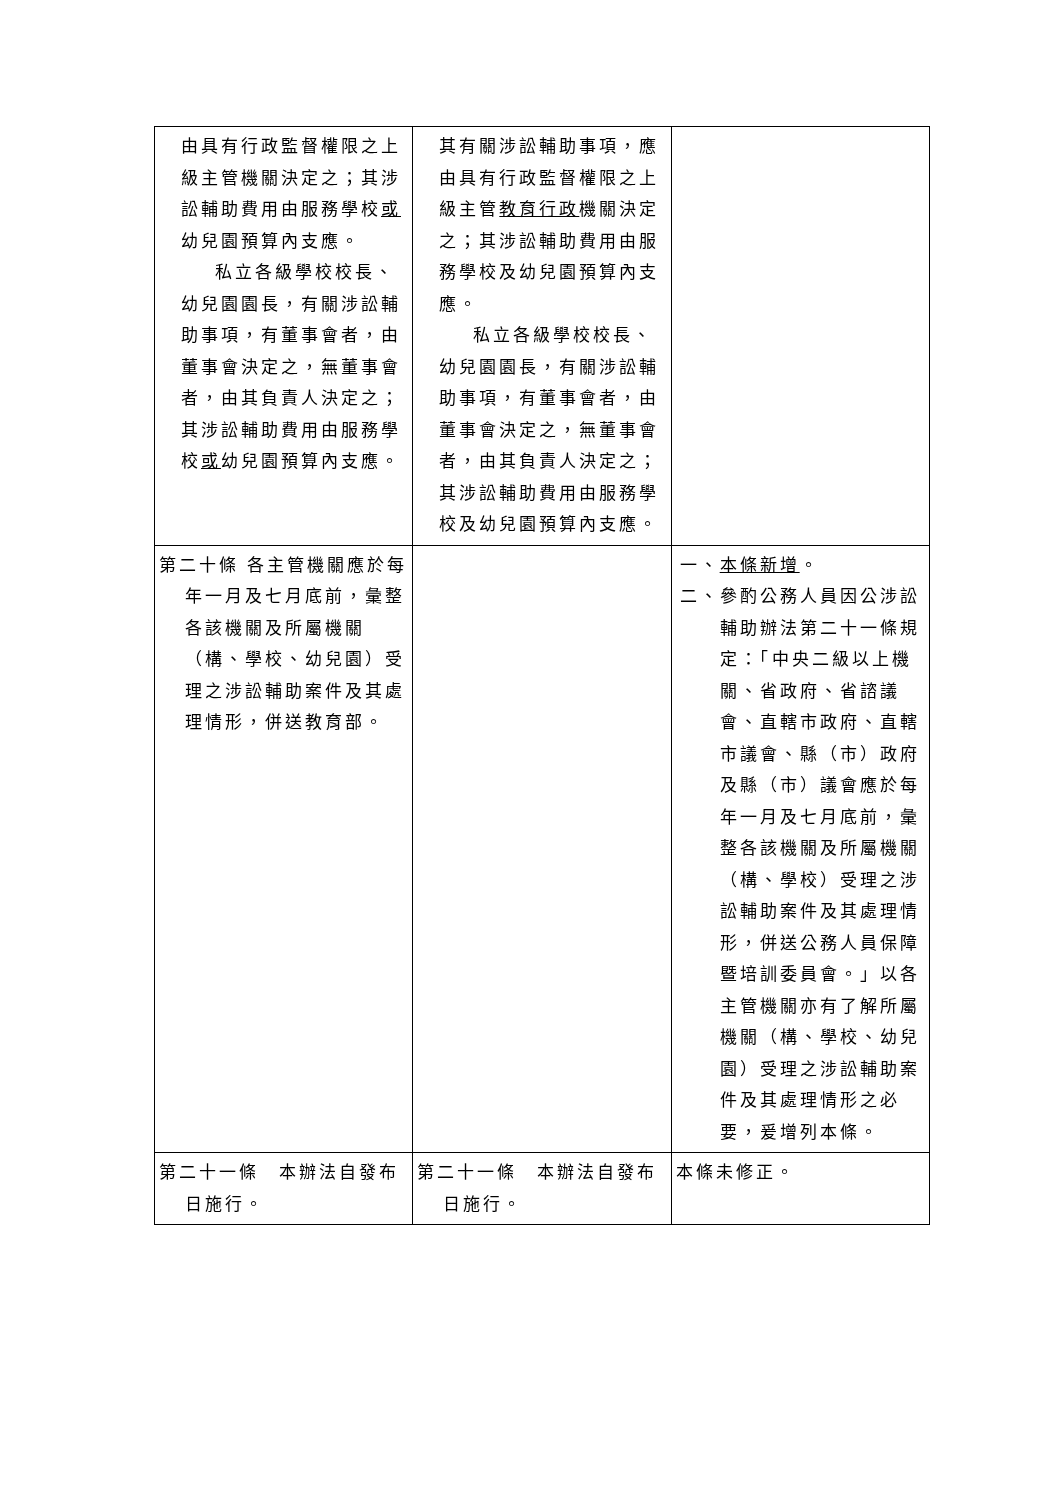| 由具有行政監督權限之上級主管機關決定之；其涉訟輔助費用由服務學校 或 幼兒園預算內支應。 私立各級學校校長、幼兒園園長，有關涉訟輔助事項，有董事會者，由董事會決定之，無董事會者，由其負責人決定之；其涉訟輔助費用由服務學校 或 幼兒園預算內支應。 | 其有關涉訟輔助事項，應由具有行政監督權限之上級主管 教育行政 機關決定之；其涉訟輔助費用由服務學校及幼兒園預算內支應。 私立各級學校校長、幼兒園園長，有關涉訟輔助事項，有董事會者，由董事會決定之，無董事會者，由其負責人決定之；其涉訟輔助費用由服務學校及幼兒園預算內支應。 | |
| 第二十條 各主管機關應於每年一月及七月底前，彙整各該機關及所屬機關（構、學校、幼兒園）受理之涉訟輔助案件及其處理情形，併送教育部。 | | 一、 本條新增 。 二、參酌公務人員因公涉訟輔助辦法第二十一條規定：「中央二級以上機關、省政府、省諮議會、直轄市政府、直轄市議會、縣（市）政府及縣（市）議會應於每年一月及七月底前，彙整各該機關及所屬機關（構、學校）受理之涉訟輔助案件及其處理情形，併送公務人員保障暨培訓委員會。」以各主管機關亦有了解所屬機關（構、學校、幼兒園）受理之涉訟輔助案件及其處理情形之必要，爰增列本條。 |
| 第二十一條 本辦法自發布日施行。 | 第二十一條 本辦法自發布日施行。 | 本條未修正。 |